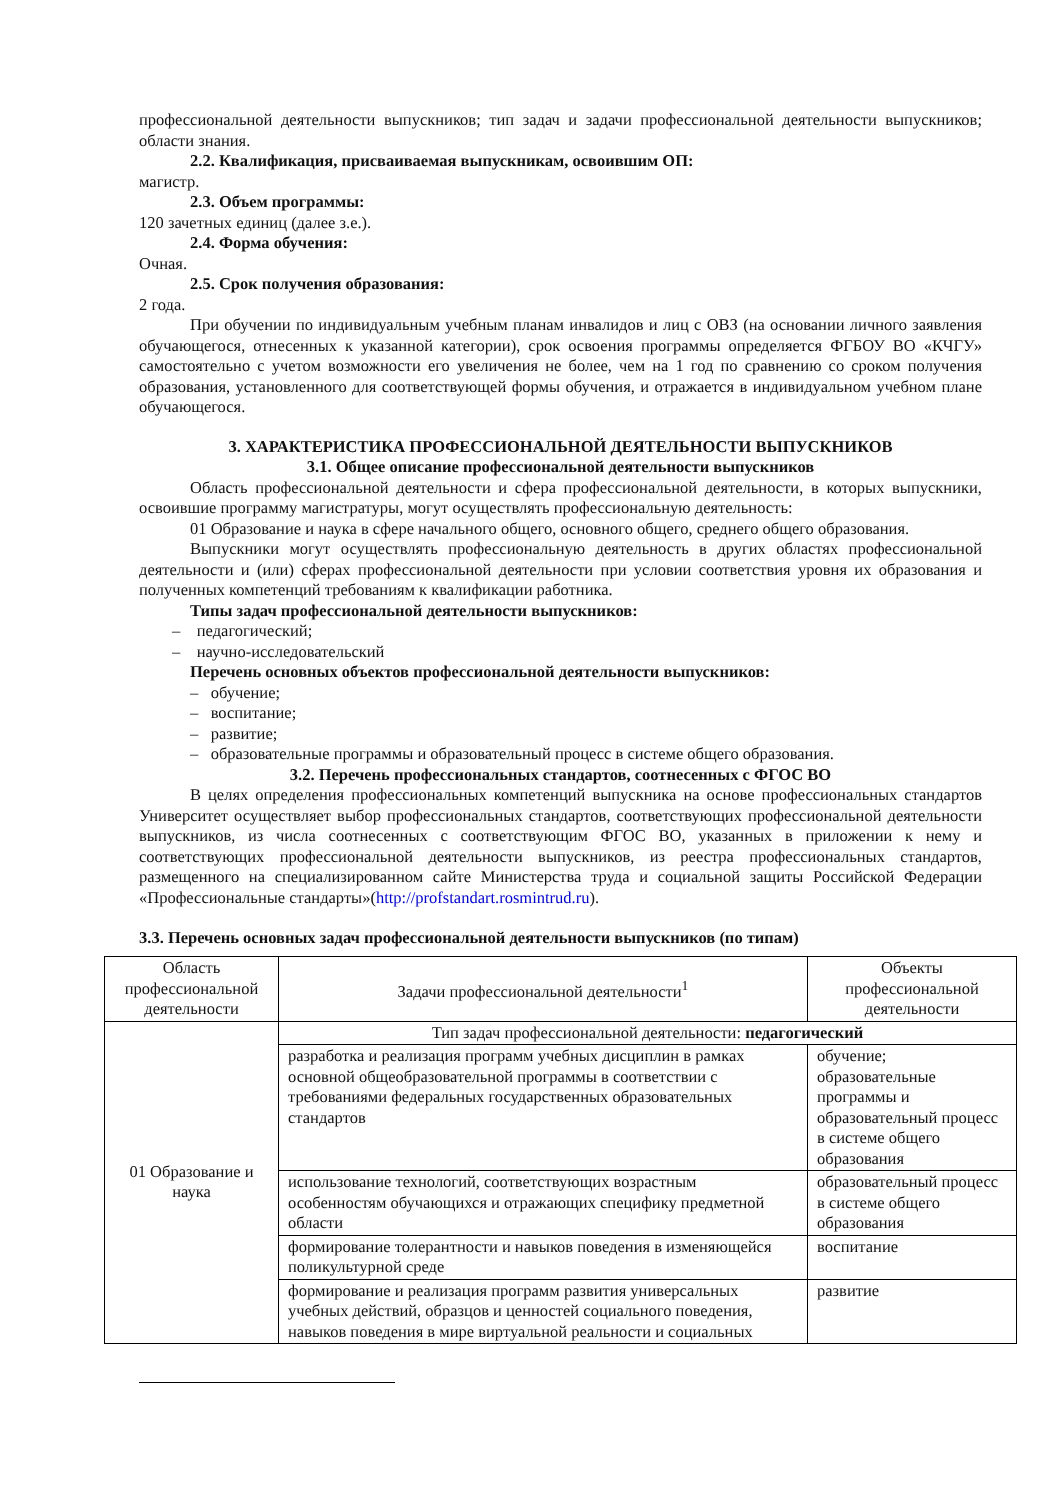профессиональной деятельности выпускников; тип задач и задачи профессиональной деятельности выпускников; области знания.
2.2. Квалификация, присваиваемая выпускникам, освоившим ОП:
магистр.
2.3. Объем программы:
120 зачетных единиц (далее з.е.).
2.4. Форма обучения:
Очная.
2.5. Срок получения образования:
2 года.
При обучении по индивидуальным учебным планам инвалидов и лиц с ОВЗ (на основании личного заявления обучающегося, отнесенных к указанной категории), срок освоения программы определяется ФГБОУ ВО «КЧГУ» самостоятельно с учетом возможности его увеличения не более, чем на 1 год по сравнению со сроком получения образования, установленного для соответствующей формы обучения, и отражается в индивидуальном учебном плане обучающегося.
3. ХАРАКТЕРИСТИКА ПРОФЕССИОНАЛЬНОЙ ДЕЯТЕЛЬНОСТИ ВЫПУСКНИКОВ
3.1. Общее описание профессиональной деятельности выпускников
Область профессиональной деятельности и сфера профессиональной деятельности, в которых выпускники, освоившие программу магистратуры, могут осуществлять профессиональную деятельность:
01 Образование и наука в сфере начального общего, основного общего, среднего общего образования.
Выпускники могут осуществлять профессиональную деятельность в других областях профессиональной деятельности и (или) сферах профессиональной деятельности при условии соответствия уровня их образования и полученных компетенций требованиям к квалификации работника.
Типы задач профессиональной деятельности выпускников:
– педагогический;
– научно-исследовательский
Перечень основных объектов профессиональной деятельности выпускников:
– обучение;
– воспитание;
– развитие;
– образовательные программы и образовательный процесс в системе общего образования.
3.2. Перечень профессиональных стандартов, соотнесенных с ФГОС ВО
В целях определения профессиональных компетенций выпускника на основе профессиональных стандартов Университет осуществляет выбор профессиональных стандартов, соответствующих профессиональной деятельности выпускников, из числа соотнесенных с соответствующим ФГОС ВО, указанных в приложении к нему и соответствующих профессиональной деятельности выпускников, из реестра профессиональных стандартов, размещенного на специализированном сайте Министерства труда и социальной защиты Российской Федерации «Профессиональные стандарты»(http://profstandart.rosmintrud.ru).
3.3. Перечень основных задач профессиональной деятельности выпускников (по типам)
| Область профессиональной деятельности | Задачи профессиональной деятельности<sup>1</sup> | Объекты профессиональной деятельности |
| --- | --- | --- |
| 01 Образование и наука | Тип задач профессиональной деятельности: педагогический | |
| | разработка и реализация программ учебных дисциплин в рамках основной общеобразовательной программы в соответствии с требованиями федеральных государственных образовательных стандартов | обучение; образовательные программы и образовательный процесс в системе общего образования |
| | использование технологий, соответствующих возрастным особенностям обучающихся и отражающих специфику предметной области | образовательный процесс в системе общего образования |
| | формирование толерантности и навыков поведения в изменяющейся поликультурной среде | воспитание |
| | формирование и реализация программ развития универсальных учебных действий, образцов и ценностей социального поведения, навыков поведения в мире виртуальной реальности и социальных | развитие |